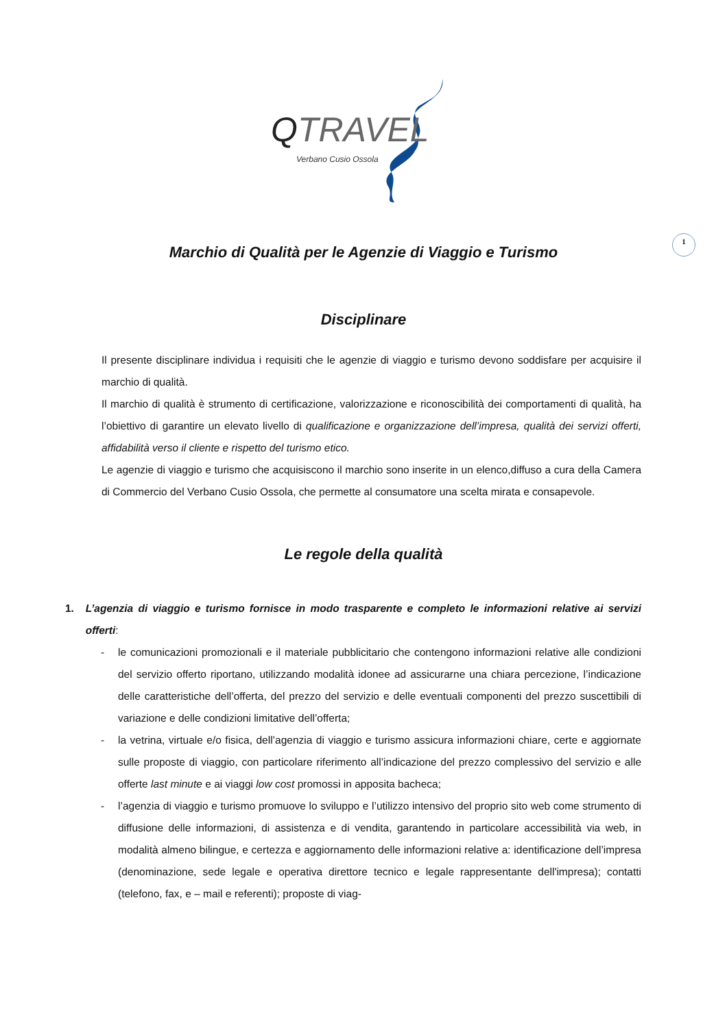QTRAVEL
Verbano Cusio Ossola
1
Marchio di Qualità per le Agenzie di Viaggio e Turismo
Disciplinare
Il presente disciplinare individua i requisiti che le agenzie di viaggio e turismo devono soddisfare per acquisire il marchio di qualità.
Il marchio di qualità è strumento di certificazione, valorizzazione e riconoscibilità dei comportamenti di qualità, ha l’obiettivo di garantire un elevato livello di qualificazione e organizzazione dell’impresa, qualità dei servizi offerti, affidabilità verso il cliente e rispetto del turismo etico.
Le agenzie di viaggio e turismo che acquisiscono il marchio sono inserite in un elenco,diffuso a cura della Camera di Commercio del Verbano Cusio Ossola, che permette al consumatore una scelta mirata e consapevole.
Le regole della qualità
1. L’agenzia di viaggio e turismo fornisce in modo trasparente e completo le informazioni relative ai servizi offerti:
- le comunicazioni promozionali e il materiale pubblicitario che contengono informazioni relative alle condizioni del servizio offerto riportano, utilizzando modalità idonee ad assicurarne una chiara percezione, l’indicazione delle caratteristiche dell’offerta, del prezzo del servizio e delle eventuali componenti del prezzo suscettibili di variazione e delle condizioni limitative dell’offerta;
- la vetrina, virtuale e/o fisica, dell’agenzia di viaggio e turismo assicura informazioni chiare, certe e aggiornate sulle proposte di viaggio, con particolare riferimento all’indicazione del prezzo complessivo del servizio e alle offerte last minute e ai viaggi low cost promossi in apposita bacheca;
- l’agenzia di viaggio e turismo promuove lo sviluppo e l’utilizzo intensivo del proprio sito web come strumento di diffusione delle informazioni, di assistenza e di vendita, garantendo in particolare accessibilità via web, in modalità almeno bilingue, e certezza e aggiornamento delle informazioni relative a: identificazione dell’impresa (denominazione, sede legale e operativa direttore tecnico e legale rappresentante dell'impresa); contatti (telefono, fax, e – mail e referenti); proposte di viag-